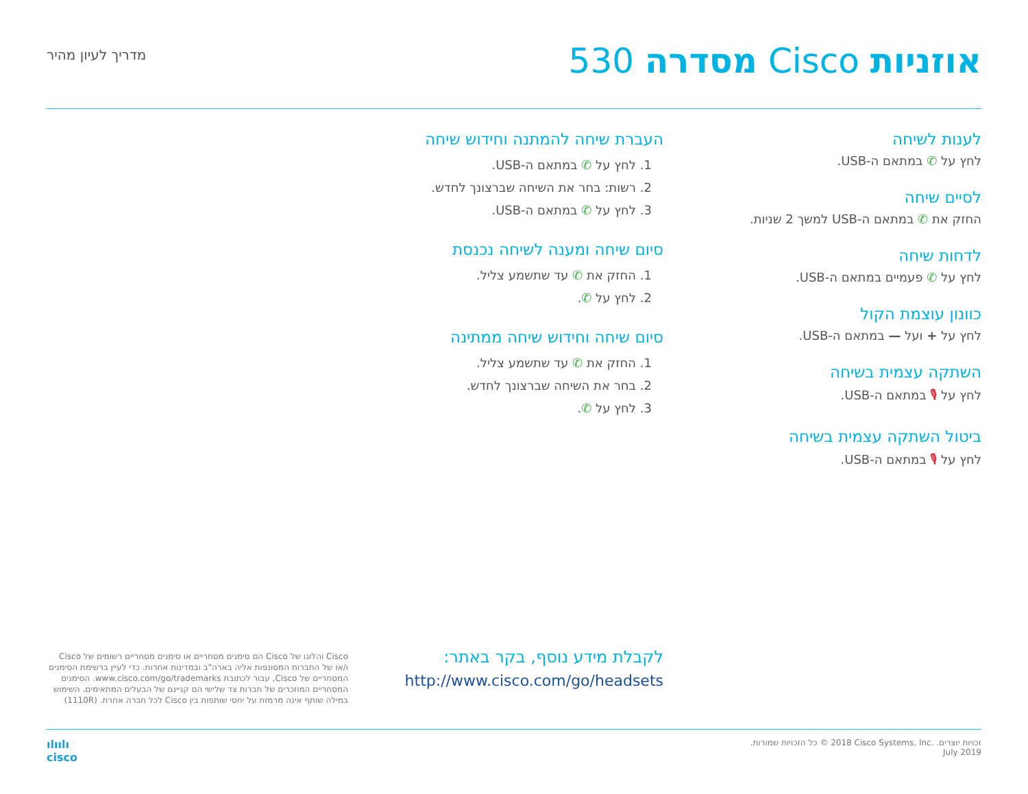אוזניות Cisco מסדרה 530
מדריך לעיון מהיר
לענות לשיחה
לחץ על ✆ במתאם ה-USB.
לסיים שיחה
החזק את ✆ במתאם ה-USB למשך 2 שניות.
לדחות שיחה
לחץ על ✆ פעמיים במתאם ה-USB.
כוונון עוצמת הקול
לחץ על + ועל — במתאם ה-USB.
השתקה עצמית בשיחה
לחץ על 🎙 במתאם ה-USB.
ביטול השתקה עצמית בשיחה
לחץ על 🎙 במתאם ה-USB.
העברת שיחה להמתנה וחידוש שיחה
1. לחץ על ✆ במתאם ה-USB.
2. רשות: בחר את השיחה שברצונך לחדש.
3. לחץ על ✆ במתאם ה-USB.
סיום שיחה ומענה לשיחה נכנסת
1. החזק את ✆ עד שתשמע צליל.
2. לחץ על ✆.
סיום שיחה וחידוש שיחה ממתינה
1. החזק את ✆ עד שתשמע צליל.
2. בחר את השיחה שברצונך לחדש.
3. לחץ על ✆.
לקבלת מידע נוסף, בקר באתר:
http://www.cisco.com/go/headsets
Cisco והלוגו של Cisco הם סימנים מסחריים או סימנים מסחריים רשומים של Cisco ו/או של החברות המסונפות אליה בארה"ב ובמדינות אחרות. כדי לעיין ברשימת הסימנים המסחריים של Cisco, עבור לכתובת www.cisco.com/go/trademarks. הסימנים המסחריים המוזכרים של חברות צד שלישי הם קניינם של הבעלים המתאימים. השימוש במילה שותף אינה מרמזת על יחסי שותפות בין Cisco לכל חברה אחרת. (1110R)
זכויות יוצרים. ‎© 2018 Cisco Systems, Inc.‎ כל הזכויות שמורות.
July 2019
ılıılı
cisco